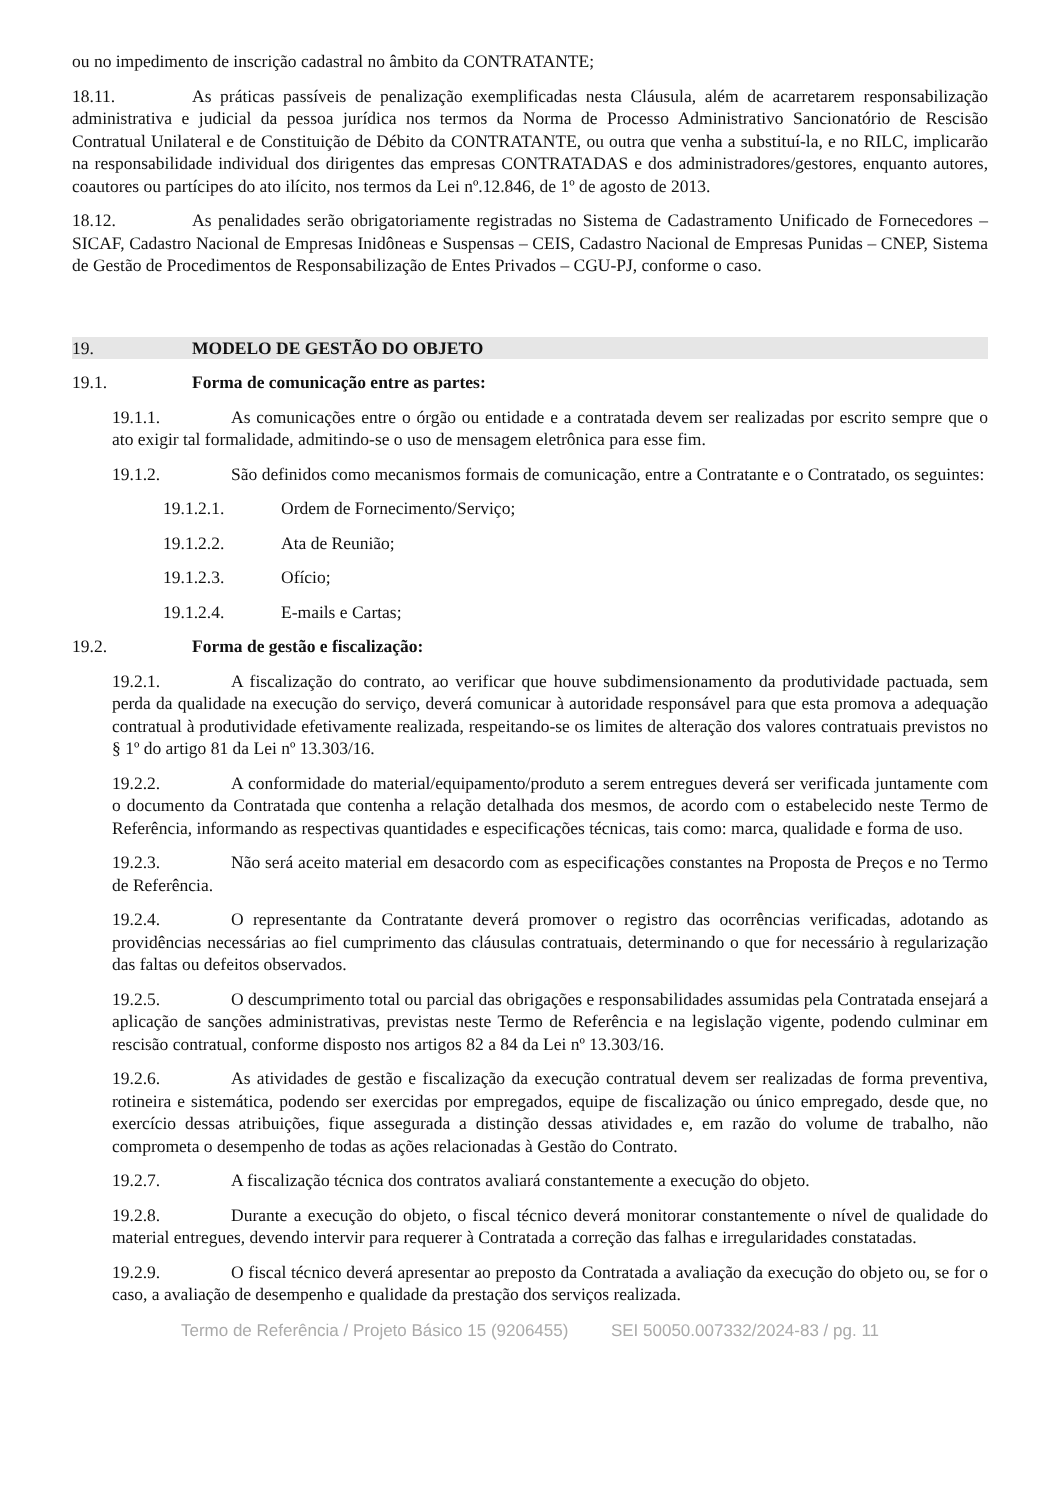ou no impedimento de inscrição cadastral no âmbito da CONTRATANTE;
18.11. As práticas passíveis de penalização exemplificadas nesta Cláusula, além de acarretarem responsabilização administrativa e judicial da pessoa jurídica nos termos da Norma de Processo Administrativo Sancionatório de Rescisão Contratual Unilateral e de Constituição de Débito da CONTRATANTE, ou outra que venha a substituí-la, e no RILC, implicarão na responsabilidade individual dos dirigentes das empresas CONTRATADAS e dos administradores/gestores, enquanto autores, coautores ou partícipes do ato ilícito, nos termos da Lei nº.12.846, de 1º de agosto de 2013.
18.12. As penalidades serão obrigatoriamente registradas no Sistema de Cadastramento Unificado de Fornecedores – SICAF, Cadastro Nacional de Empresas Inidôneas e Suspensas – CEIS, Cadastro Nacional de Empresas Punidas – CNEP, Sistema de Gestão de Procedimentos de Responsabilização de Entes Privados – CGU-PJ, conforme o caso.
19. MODELO DE GESTÃO DO OBJETO
19.1. Forma de comunicação entre as partes:
19.1.1. As comunicações entre o órgão ou entidade e a contratada devem ser realizadas por escrito sempre que o ato exigir tal formalidade, admitindo-se o uso de mensagem eletrônica para esse fim.
19.1.2. São definidos como mecanismos formais de comunicação, entre a Contratante e o Contratado, os seguintes:
19.1.2.1. Ordem de Fornecimento/Serviço;
19.1.2.2. Ata de Reunião;
19.1.2.3. Ofício;
19.1.2.4. E-mails e Cartas;
19.2. Forma de gestão e fiscalização:
19.2.1. A fiscalização do contrato, ao verificar que houve subdimensionamento da produtividade pactuada, sem perda da qualidade na execução do serviço, deverá comunicar à autoridade responsável para que esta promova a adequação contratual à produtividade efetivamente realizada, respeitando-se os limites de alteração dos valores contratuais previstos no § 1º do artigo 81 da Lei nº 13.303/16.
19.2.2. A conformidade do material/equipamento/produto a serem entregues deverá ser verificada juntamente com o documento da Contratada que contenha a relação detalhada dos mesmos, de acordo com o estabelecido neste Termo de Referência, informando as respectivas quantidades e especificações técnicas, tais como: marca, qualidade e forma de uso.
19.2.3. Não será aceito material em desacordo com as especificações constantes na Proposta de Preços e no Termo de Referência.
19.2.4. O representante da Contratante deverá promover o registro das ocorrências verificadas, adotando as providências necessárias ao fiel cumprimento das cláusulas contratuais, determinando o que for necessário à regularização das faltas ou defeitos observados.
19.2.5. O descumprimento total ou parcial das obrigações e responsabilidades assumidas pela Contratada ensejará a aplicação de sanções administrativas, previstas neste Termo de Referência e na legislação vigente, podendo culminar em rescisão contratual, conforme disposto nos artigos 82 a 84 da Lei nº 13.303/16.
19.2.6. As atividades de gestão e fiscalização da execução contratual devem ser realizadas de forma preventiva, rotineira e sistemática, podendo ser exercidas por empregados, equipe de fiscalização ou único empregado, desde que, no exercício dessas atribuições, fique assegurada a distinção dessas atividades e, em razão do volume de trabalho, não comprometa o desempenho de todas as ações relacionadas à Gestão do Contrato.
19.2.7. A fiscalização técnica dos contratos avaliará constantemente a execução do objeto.
19.2.8. Durante a execução do objeto, o fiscal técnico deverá monitorar constantemente o nível de qualidade do material entregues, devendo intervir para requerer à Contratada a correção das falhas e irregularidades constatadas.
19.2.9. O fiscal técnico deverá apresentar ao preposto da Contratada a avaliação da execução do objeto ou, se for o caso, a avaliação de desempenho e qualidade da prestação dos serviços realizada.
Termo de Referência / Projeto Básico 15 (9206455) SEI 50050.007332/2024-83 / pg. 11